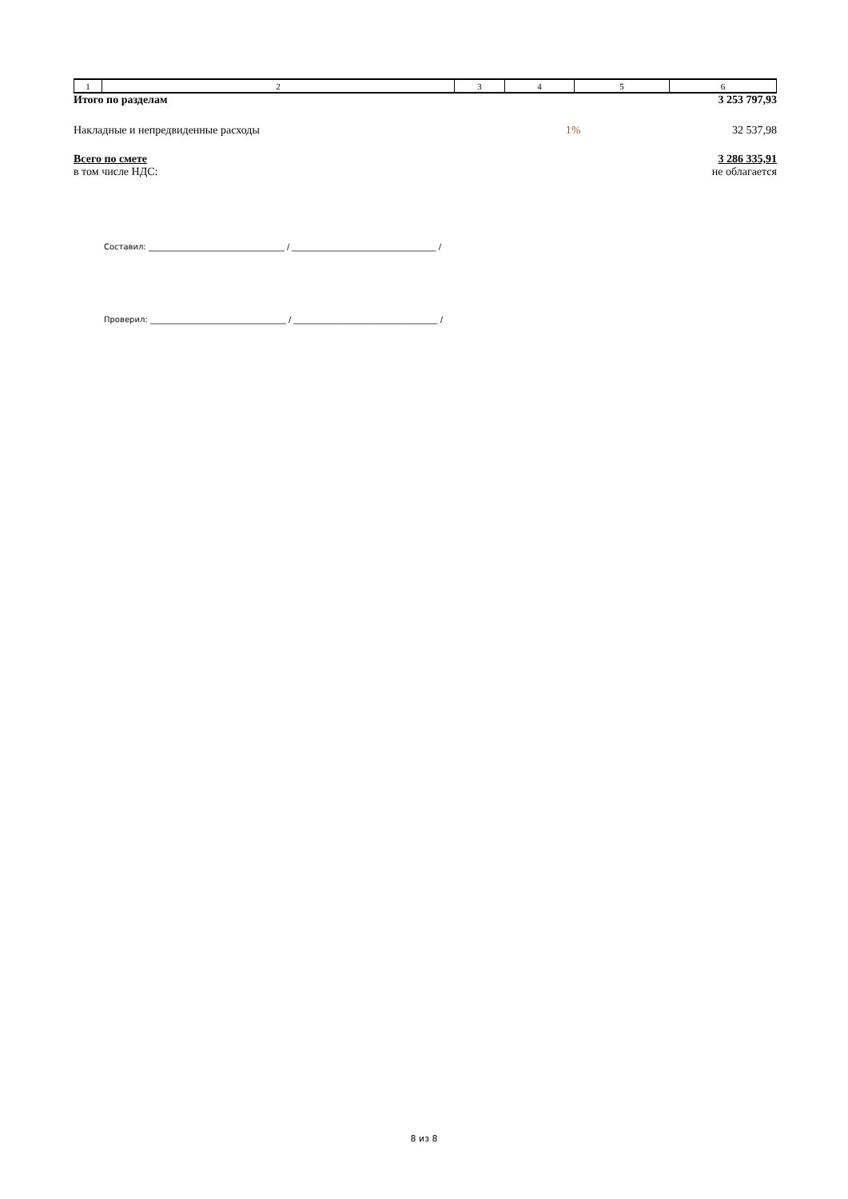| 1 | 2 | 3 | 4 | 5 | 6 |
| Итого по разделам | | 3 253 797,93 |
| Накладные и непредвиденные расходы | 1% | 32 537,98 |
| Всего по смете | | 3 286 335,91 |
| в том числе НДС: | | не облагается |
Составил: __________________________________ / ____________________________________ /
Проверил: __________________________________ / ____________________________________ /
8 из 8